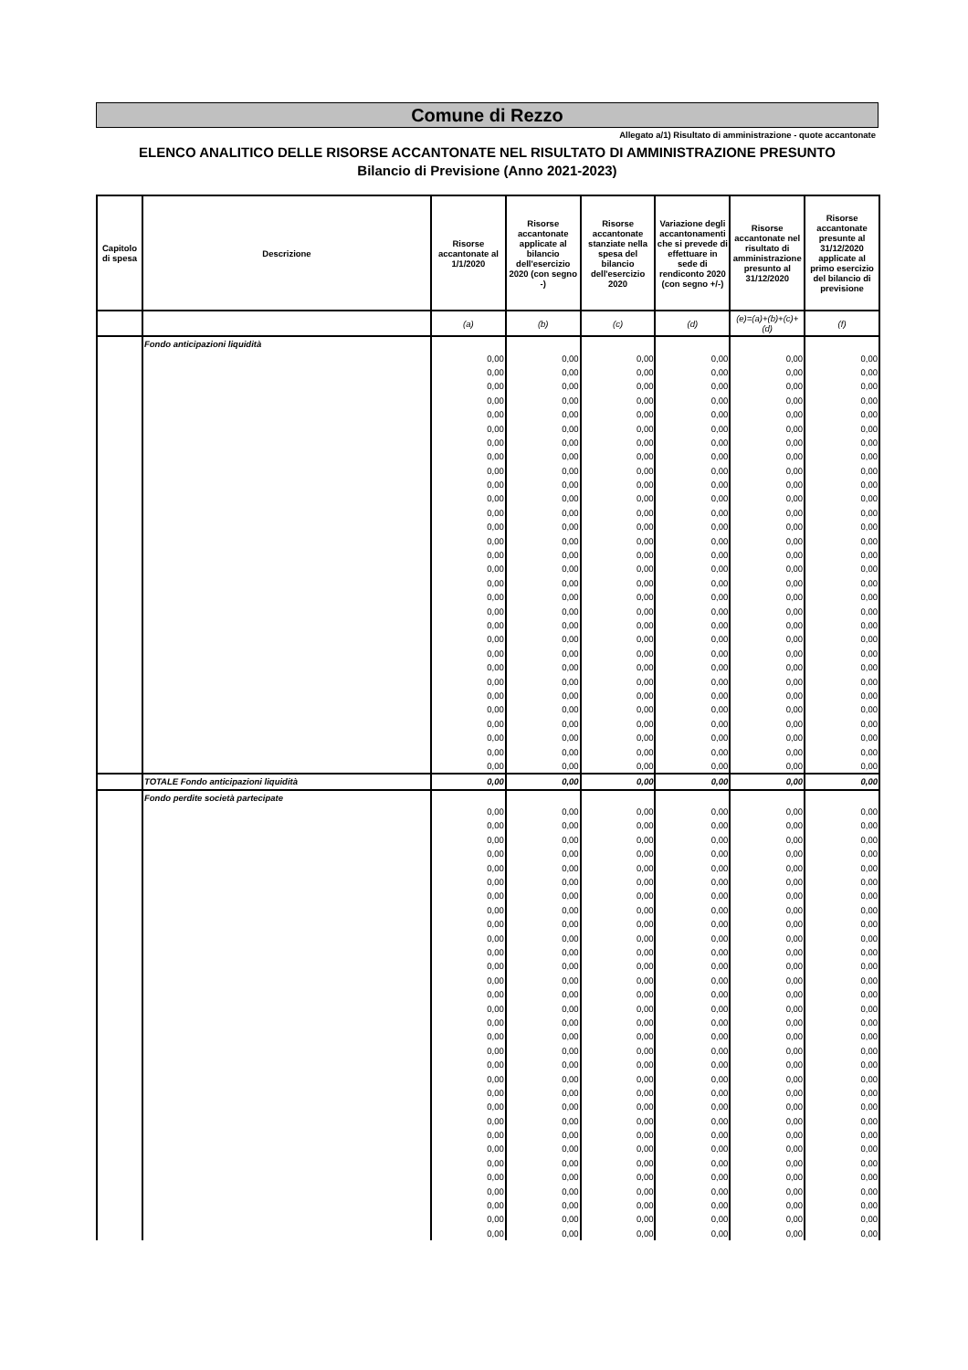Comune di Rezzo
Allegato a/1) Risultato di amministrazione - quote accantonate
ELENCO ANALITICO DELLE RISORSE ACCANTONATE NEL RISULTATO DI AMMINISTRAZIONE PRESUNTO
Bilancio di Previsione (Anno 2021-2023)
| Capitolo di spesa | Descrizione | Risorse accantonate al 1/1/2020 | Risorse accantonate applicate al bilancio dell'esercizio 2020 (con segno -) | Risorse accantonate stanziate nella spesa del bilancio dell'esercizio 2020 | Variazione degli accantonamenti che si prevede di effettuare in sede di rendiconto 2020 (con segno +/-) | Risorse accantonate nel risultato di amministrazione presunto al 31/12/2020 | Risorse accantonate presunte al 31/12/2020 applicate al primo esercizio del bilancio di previsione |
| --- | --- | --- | --- | --- | --- | --- | --- |
| | | (a) | (b) | (c) | (d) | (e)=(a)+(b)+(c)+(d) | (f) |
| | Fondo anticipazioni liquidità | | | | | | |
| | | 0,00 | 0,00 | 0,00 | 0,00 | 0,00 | 0,00 |
| | | 0,00 | 0,00 | 0,00 | 0,00 | 0,00 | 0,00 |
| | | 0,00 | 0,00 | 0,00 | 0,00 | 0,00 | 0,00 |
| | | 0,00 | 0,00 | 0,00 | 0,00 | 0,00 | 0,00 |
| | | 0,00 | 0,00 | 0,00 | 0,00 | 0,00 | 0,00 |
| | | 0,00 | 0,00 | 0,00 | 0,00 | 0,00 | 0,00 |
| | | 0,00 | 0,00 | 0,00 | 0,00 | 0,00 | 0,00 |
| | | 0,00 | 0,00 | 0,00 | 0,00 | 0,00 | 0,00 |
| | | 0,00 | 0,00 | 0,00 | 0,00 | 0,00 | 0,00 |
| | | 0,00 | 0,00 | 0,00 | 0,00 | 0,00 | 0,00 |
| | | 0,00 | 0,00 | 0,00 | 0,00 | 0,00 | 0,00 |
| | | 0,00 | 0,00 | 0,00 | 0,00 | 0,00 | 0,00 |
| | | 0,00 | 0,00 | 0,00 | 0,00 | 0,00 | 0,00 |
| | | 0,00 | 0,00 | 0,00 | 0,00 | 0,00 | 0,00 |
| | | 0,00 | 0,00 | 0,00 | 0,00 | 0,00 | 0,00 |
| | | 0,00 | 0,00 | 0,00 | 0,00 | 0,00 | 0,00 |
| | | 0,00 | 0,00 | 0,00 | 0,00 | 0,00 | 0,00 |
| | | 0,00 | 0,00 | 0,00 | 0,00 | 0,00 | 0,00 |
| | | 0,00 | 0,00 | 0,00 | 0,00 | 0,00 | 0,00 |
| | | 0,00 | 0,00 | 0,00 | 0,00 | 0,00 | 0,00 |
| | | 0,00 | 0,00 | 0,00 | 0,00 | 0,00 | 0,00 |
| | | 0,00 | 0,00 | 0,00 | 0,00 | 0,00 | 0,00 |
| | | 0,00 | 0,00 | 0,00 | 0,00 | 0,00 | 0,00 |
| | | 0,00 | 0,00 | 0,00 | 0,00 | 0,00 | 0,00 |
| | | 0,00 | 0,00 | 0,00 | 0,00 | 0,00 | 0,00 |
| | | 0,00 | 0,00 | 0,00 | 0,00 | 0,00 | 0,00 |
| | | 0,00 | 0,00 | 0,00 | 0,00 | 0,00 | 0,00 |
| | | 0,00 | 0,00 | 0,00 | 0,00 | 0,00 | 0,00 |
| | | 0,00 | 0,00 | 0,00 | 0,00 | 0,00 | 0,00 |
| | | 0,00 | 0,00 | 0,00 | 0,00 | 0,00 | 0,00 |
| | TOTALE Fondo anticipazioni liquidità | 0,00 | 0,00 | 0,00 | 0,00 | 0,00 | 0,00 |
| | Fondo perdite società partecipate | | | | | | |
| | | 0,00 | 0,00 | 0,00 | 0,00 | 0,00 | 0,00 |
| | | 0,00 | 0,00 | 0,00 | 0,00 | 0,00 | 0,00 |
| | | 0,00 | 0,00 | 0,00 | 0,00 | 0,00 | 0,00 |
| | | 0,00 | 0,00 | 0,00 | 0,00 | 0,00 | 0,00 |
| | | 0,00 | 0,00 | 0,00 | 0,00 | 0,00 | 0,00 |
| | | 0,00 | 0,00 | 0,00 | 0,00 | 0,00 | 0,00 |
| | | 0,00 | 0,00 | 0,00 | 0,00 | 0,00 | 0,00 |
| | | 0,00 | 0,00 | 0,00 | 0,00 | 0,00 | 0,00 |
| | | 0,00 | 0,00 | 0,00 | 0,00 | 0,00 | 0,00 |
| | | 0,00 | 0,00 | 0,00 | 0,00 | 0,00 | 0,00 |
| | | 0,00 | 0,00 | 0,00 | 0,00 | 0,00 | 0,00 |
| | | 0,00 | 0,00 | 0,00 | 0,00 | 0,00 | 0,00 |
| | | 0,00 | 0,00 | 0,00 | 0,00 | 0,00 | 0,00 |
| | | 0,00 | 0,00 | 0,00 | 0,00 | 0,00 | 0,00 |
| | | 0,00 | 0,00 | 0,00 | 0,00 | 0,00 | 0,00 |
| | | 0,00 | 0,00 | 0,00 | 0,00 | 0,00 | 0,00 |
| | | 0,00 | 0,00 | 0,00 | 0,00 | 0,00 | 0,00 |
| | | 0,00 | 0,00 | 0,00 | 0,00 | 0,00 | 0,00 |
| | | 0,00 | 0,00 | 0,00 | 0,00 | 0,00 | 0,00 |
| | | 0,00 | 0,00 | 0,00 | 0,00 | 0,00 | 0,00 |
| | | 0,00 | 0,00 | 0,00 | 0,00 | 0,00 | 0,00 |
| | | 0,00 | 0,00 | 0,00 | 0,00 | 0,00 | 0,00 |
| | | 0,00 | 0,00 | 0,00 | 0,00 | 0,00 | 0,00 |
| | | 0,00 | 0,00 | 0,00 | 0,00 | 0,00 | 0,00 |
| | | 0,00 | 0,00 | 0,00 | 0,00 | 0,00 | 0,00 |
| | | 0,00 | 0,00 | 0,00 | 0,00 | 0,00 | 0,00 |
| | | 0,00 | 0,00 | 0,00 | 0,00 | 0,00 | 0,00 |
| | | 0,00 | 0,00 | 0,00 | 0,00 | 0,00 | 0,00 |
| | | 0,00 | 0,00 | 0,00 | 0,00 | 0,00 | 0,00 |
| | | 0,00 | 0,00 | 0,00 | 0,00 | 0,00 | 0,00 |
| | | 0,00 | 0,00 | 0,00 | 0,00 | 0,00 | 0,00 |